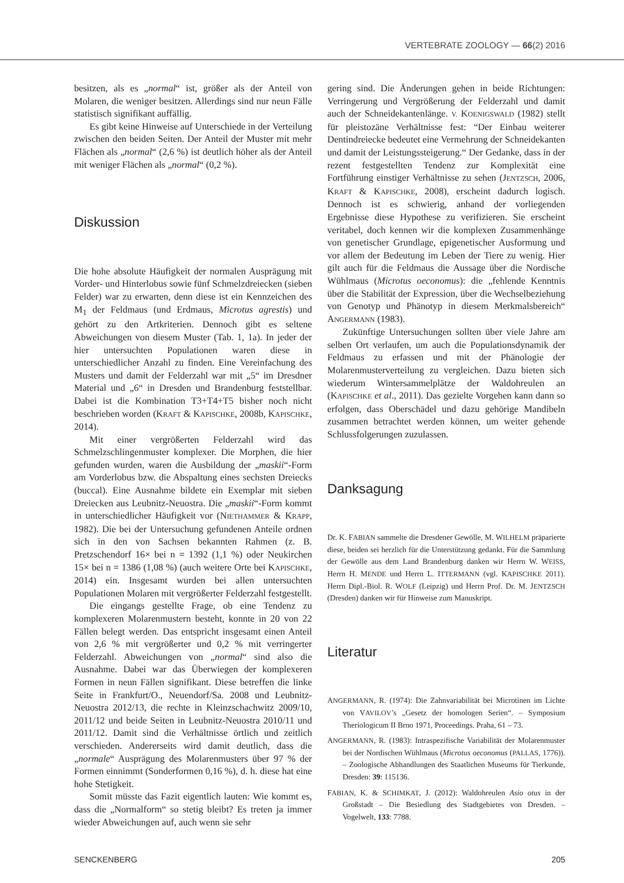VERTEBRATE ZOOLOGY — 66(2) 2016
besitzen, als es „normal“ ist, größer als der Anteil von Molaren, die weniger besitzen. Allerdings sind nur neun Fälle statistisch signifikant auffällig.
Es gibt keine Hinweise auf Unterschiede in der Verteilung zwischen den beiden Seiten. Der Anteil der Muster mit mehr Flächen als „normal“ (2,6 %) ist deutlich höher als der Anteil mit weniger Flächen als „normal“ (0,2 %).
Diskussion
Die hohe absolute Häufigkeit der normalen Ausprägung mit Vorder- und Hinterlobus sowie fünf Schmelzdreiecken (sieben Felder) war zu erwarten, denn diese ist ein Kennzeichen des M<sub>1</sub> der Feldmaus (und Erdmaus, Microtus agrestis) und gehört zu den Artkriterien. Dennoch gibt es seltene Abweichungen von diesem Muster (Tab. 1, 1a). In jeder der hier untersuchten Populationen waren diese in unterschiedlicher Anzahl zu finden. Eine Vereinfachung des Musters und damit der Felderzahl war mit „5“ im Dresdner Material und „6“ in Dresden und Brandenburg feststellbar. Dabei ist die Kombination T3+T4+T5 bisher noch nicht beschrieben worden (KRAFT & KAPISCHKE, 2008b, KAPISCHKE, 2014).
Mit einer vergrößerten Felderzahl wird das Schmelzschlingenmuster komplexer. Die Morphen, die hier gefunden wurden, waren die Ausbildung der „maskii“-Form am Vorderlobus bzw. die Abspaltung eines sechsten Dreiecks (buccal). Eine Ausnahme bildete ein Exemplar mit sieben Dreiecken aus Leubnitz-Neuostra. Die „maskii“-Form kommt in unterschiedlicher Häufigkeit vor (NIETHAMMER & KRAPP, 1982). Die bei der Untersuchung gefundenen Anteile ordnen sich in den von Sachsen bekannten Rahmen (z. B. Pretzschendorf 16× bei n = 1392 (1,1 %) oder Neukirchen 15× bei n = 1386 (1,08 %) (auch weitere Orte bei KAPISCHKE, 2014) ein. Insgesamt wurden bei allen untersuchten Populationen Molaren mit vergrößerter Felderzahl festgestellt.
Die eingangs gestellte Frage, ob eine Tendenz zu komplexeren Molarenmustern besteht, konnte in 20 von 22 Fällen belegt werden. Das entspricht insgesamt einen Anteil von 2,6 % mit vergrößerter und 0,2 % mit verringerter Felderzahl. Abweichungen von „normal“ sind also die Ausnahme. Dabei war das Überwiegen der komplexeren Formen in neun Fällen signifikant. Diese betreffen die linke Seite in Frankfurt/O., Neuendorf/Sa. 2008 und Leubnitz-Neuostra 2012/13, die rechte in Kleinzschachwitz 2009/10, 2011/12 und beide Seiten in Leubnitz-Neuostra 2010/11 und 2011/12. Damit sind die Verhältnisse örtlich und zeitlich verschieden. Andererseits wird damit deutlich, dass die „normale“ Ausprägung des Molarenmusters über 97 % der Formen einnimmt (Sonderformen 0,16 %), d. h. diese hat eine hohe Stetigkeit.
Somit müsste das Fazit eigentlich lauten: Wie kommt es, dass die „Normalform“ so stetig bleibt? Es treten ja immer wieder Abweichungen auf, auch wenn sie sehr
gering sind. Die Änderungen gehen in beide Richtungen: Verringerung und Vergrößerung der Felderzahl und damit auch der Schneidekantenlänge. V. KOENIGSWALD (1982) stellt für pleistozäne Verhältnisse fest: “Der Einbau weiterer Dentindreiecke bedeutet eine Vermehrung der Schneidekanten und damit der Leistungssteigerung.“ Der Gedanke, dass in der rezent festgestellten Tendenz zur Komplexität eine Fortführung einstiger Verhältnisse zu sehen (JENTZSCH, 2006, KRAFT & KAPISCHKE, 2008), erscheint dadurch logisch. Dennoch ist es schwierig, anhand der vorliegenden Ergebnisse diese Hypothese zu verifizieren. Sie erscheint veritabel, doch kennen wir die komplexen Zusammenhänge von genetischer Grundlage, epigenetischer Ausformung und vor allem der Bedeutung im Leben der Tiere zu wenig. Hier gilt auch für die Feldmaus die Aussage über die Nordische Wühlmaus (Microtus oeconomus): die „fehlende Kenntnis über die Stabilität der Expression, über die Wechselbeziehung von Genotyp und Phänotyp in diesem Merkmalsbereich“ ANGERMANN (1983).
Zukünftige Untersuchungen sollten über viele Jahre am selben Ort verlaufen, um auch die Populationsdynamik der Feldmaus zu erfassen und mit der Phänologie der Molarenmusterverteilung zu vergleichen. Dazu bieten sich wiederum Wintersammelplätze der Waldohreulen an (KAPISCHKE et al., 2011). Das gezielte Vorgehen kann dann so erfolgen, dass Oberschädel und dazu gehörige Mandibeln zusammen betrachtet werden können, um weiter gehende Schlussfolgerungen zuzulassen.
Danksagung
Dr. K. FABIAN sammelte die Dresdener Gewölle, M. WILHELM präparierte diese, beiden sei herzlich für die Unterstützung gedankt. Für die Sammlung der Gewölle aus dem Land Brandenburg danken wir Herrn W. WEISS, Herrn H. MENDE und Herrn L. ITTERMANN (vgl. KAPISCHKE 2011). Herrn Dipl.-Biol. R. WOLF (Leipzig) und Herrn Prof. Dr. M. JENTZSCH (Dresden) danken wir für Hinweise zum Manuskript.
Literatur
ANGERMANN, R. (1974): Die Zahnvariabilität bei Microtinen im Lichte von VAVILOV’s „Gesetz der homologen Serien“. – Symposium Theriologicum II Brno 1971, Proceedings. Praha, 61 – 73.
ANGERMANN, R. (1983): Intraspezifische Variabilität der Molarenmuster bei der Nordischen Wühlmaus (Microtus oeconomus (PALLAS, 1776)). – Zoologische Abhandlungen des Staatlichen Museums für Tierkunde, Dresden: 39: 115136.
FABIAN, K. & SCHIMKAT, J. (2012): Waldohreulen Asio otus in der Großstadt – Die Besiedlung des Stadtgebietes von Dresden. – Vogelwelt, 133: 7788.
SENCKENBERG 205